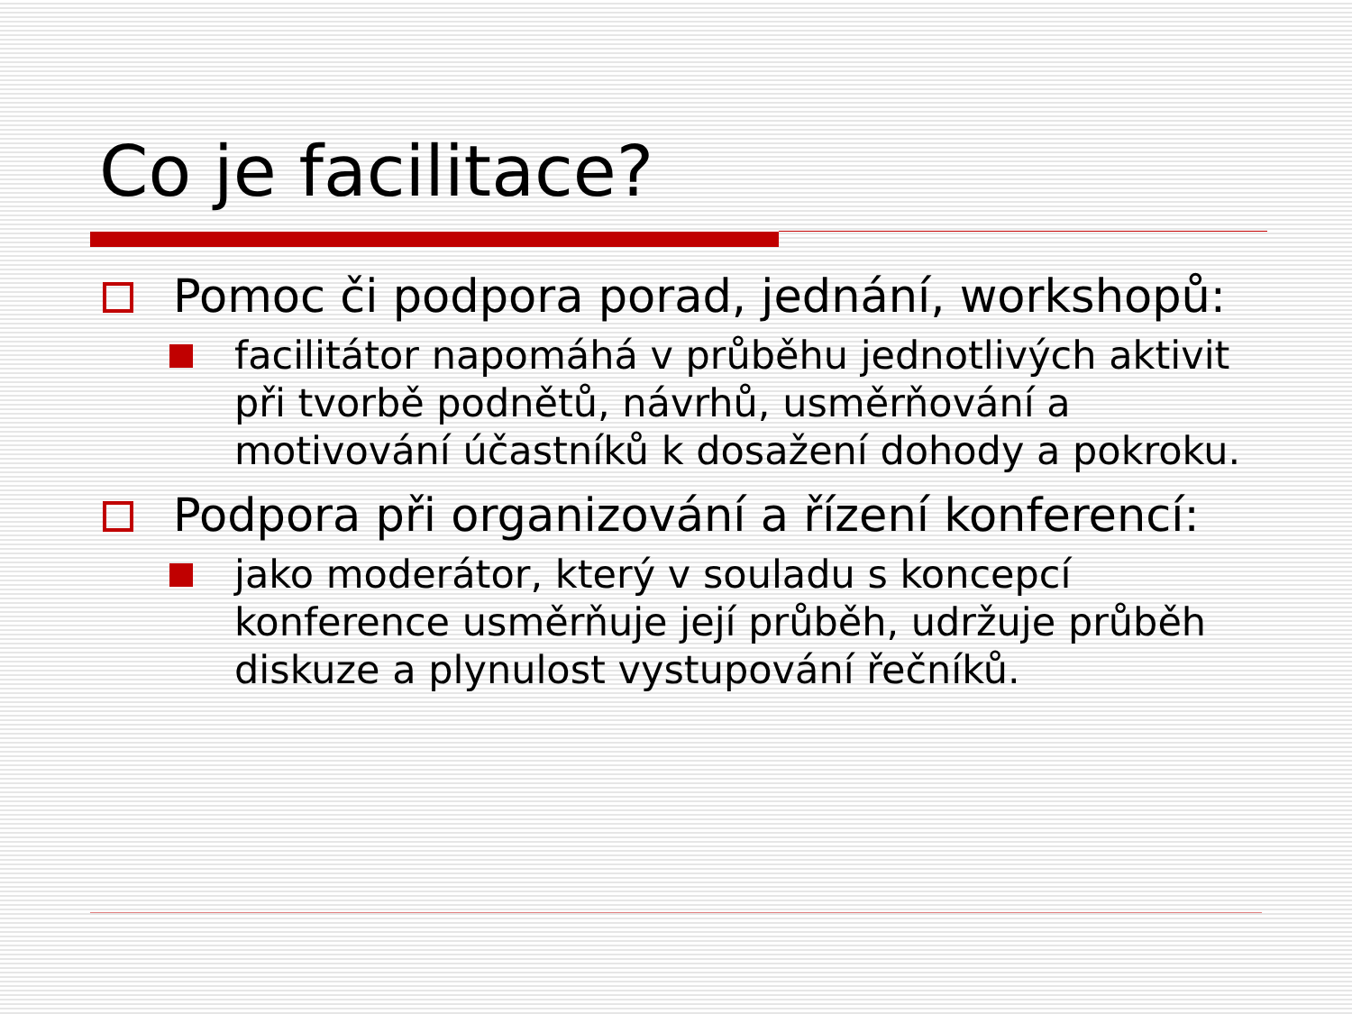Co je facilitace?
Pomoc či podpora porad, jednání, workshopů:
facilitátor napomáhá v průběhu jednotlivých aktivit při tvorbě podnětů, návrhů, usměrňování a motivování účastníků k dosažení dohody a pokroku.
Podpora při organizování a řízení konferencí:
jako moderátor, který v souladu s koncepcí konference usměrňuje její průběh, udržuje průběh diskuze a plynulost vystupování řečníků.